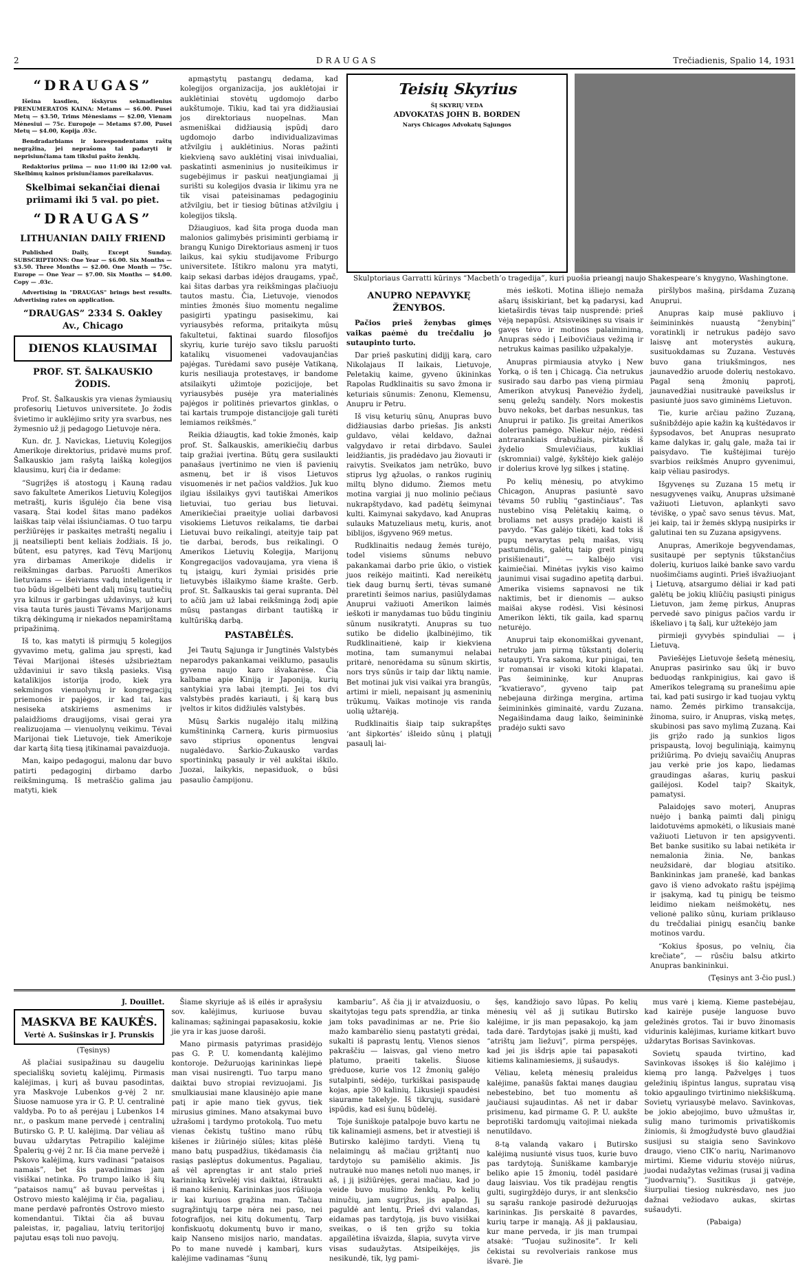2 D R A U G A S Trečiadienis, Spalio 14, 1931
“DRAUGAS”
Išeina kasdien, išskyrus sekmadienius PRENUMERATOS KAINA: Metams — $6.00. Pusei Metų — $3.50, Trims Mėnesiams — $2.00, Vienam Mėnesiui — 75c. Europoje — Metams $7.00, Pusei Metų — $4.00, Kopija .03c.
Bendradarbiams ir korespondentams raštų negrąžina, jei neprašoma tai padaryti ir neprisiunčiama tam tikslui pašto ženklų.
Redaktorius priima — nuo 11:00 iki 12:00 val. Skelbimų kainos prisiunčiamos pareikalavus.
Skelbimai sekančiai dienai priimami iki 5 val. po piet.
“DRAUGAS”
LITHUANIAN DAILY FRIEND
Published Daily, Except Sunday. SUBSCRIPTIONS: One Year — $6.00. Six Months — $3.50. Three Months — $2.00. One Month — 75c. Europe — One Year — $7.00. Six Months — $4.00. Copy — .03c.
Advertising in "DRAUGAS" brings best results. Advertising rates on application.
“DRAUGAS” 2334 S. Oakley Av., Chicago
DIENOS KLAUSIMAI
PROF. ST. ŠALKAUSKIO ŽODIS.
Prof. St. Šalkauskis yra vienas žymiausių profesorių Lietuvos universitete. Jo žodis švietimo ir auklėjimo srity yra svarbus, nes žymesnio už jį pedagogo Lietuvoje nėra.
Kun. dr. J. Navickas, Lietuvių Kolegijos Amerikoje direktorius, pridavė mums prof. Šalkauskio jam rašytą laišką kolegijos klausimu, kurį čia ir dedame:
“Sugrįžęs iš atostogų į Kauną radau savo fakultete Amerikos Lietuvių Kolegijos metraštį, kuris išgulėjo čia bene visą vasarą. Štai kodel šitas mano padėkos laiškas taip vėlai išsiunčiamas. O tuo tarpu peržiūrėjęs ir paskaitęs metraštį negaliu į jį neatsiliepti bent keliais žodžiais. Iš jo, būtent, esu patyręs, kad Tėvų Marijonų yra dirbamas Amerikoje didelis ir reikšmingas darbas. Paruošti Amerikos lietuviams — išeiviams vadų inteligentų ir tuo būdu išgelbėti bent dalį mūsų tautiečių yra kilnus ir garbingas uždavinys, už kurį visa tauta turės jausti Tėvams Marijonams tikrą dėkingumą ir niekados nepamirštamą pripažinimą.
Iš to, kas matyti iš pirmųjų 5 kolegijos gyvavimo metų, galima jau spręsti, kad Tėvai Marijonai ištesės užsibrieżtam uždaviniui ir savo tikslą pasieks. Visą katalikijos istorija įrodo, kiek yra sekmingos vienuolynų ir kongregacijų priemonės ir pajėgos, ir kad tai, kas nesiseka atskiriems asmenims ir palaidžioms draugijoms, visai gerai yra realizuojama — vienuolynų veikimu. Tėvai Marijonai tiek Lietuvoje, tiek Amerikoje dar kartą šitą tiesą įtikinamai pavaizduoja.
Man, kaipo pedagogui, malonu dar buvo patirti pedagoginį dirbamo darbo reikšmingumą. Iš metraščio galima jau matyti, kiek
apmąstytų pastangų dedama, kad kolegijos organizacija, jos auklėtojai ir auklėtiniai stovėtų ugdomojo darbo aukštumoje. Tikiu, kad tai yra didžiausiai jos direktoriaus nuopelnas. Man asmeniškai didžiausią įspūdį daro ugdomojo darbo individualizavimas atžvilgiu į auklėtinius. Noras pažinti kiekvieną savo auklėtinį visai inivdualiai, paskatinti asmeninius jo nusiteikimus ir sugebėjimus ir paskui neatjungiamai jį surišti su kolegijos dvasia ir likimu yra ne tik visai pateisinamas pedagoginiu atžvilgiu, bet ir tiesiog būtinas atžvilgiu į kolegijos tikslą.
Džiaugiuos, kad šita proga duoda man malonios galimybės prisiminti gerbiamą ir brangų Kunigo Direktoriaus asmenį ir tuos laikus, kai sykiu studijavome Friburgo universitete. Ištikro malonu yra matyti, kaip sekasi darbas idėjos draugams, ypač, kai šitas darbas yra reikšmingas plačiuoju tautos mastu. Čia, Lietuvoje, vienodos minties žmonės šiuo momentu negalime pasigirti ypatingu pasisekimu, kai vyriausybės reforma, pritaikyta mūsų fakultetui, faktinai suardo filosofijos skyrių, kurie turėjo savo tikslu paruošti katalikų visuomenei vadovaujančias pajėgas. Turėdami savo pusėje Vatikaną, kuris nesiliauja protestavęs, ir bandome atsilaikyti užimtoje pozicijoje, bet vyriausybės pusėje yra materialinės pajėgos ir politinės prievartos ginklas, o tai kartais trumpoje distancijoje gali turėti lemiamos reikšmės.”
Reikia džiaugtis, kad tokie žmonės, kaip prof. St. Šalkauskis, amerikiečių darbus taip gražiai įvertina. Būtų gera susilaukti panašaus įvertinimo ne vien iš pavienių asmenų, bet ir iš visos Lietuvos visuomenės ir net pačios valdžios. Juk kuo ilgiau išsilaikys gyvi tautiškai Amerikos lietuviai, tuo geriau bus lietuvai. Amerikiečiai praeityje uoliai darbavosi visokiems Lietuvos reikalams, tie darbai Lietuvai buvo reikalingi, ateityje taip pat tie darbai, berods, bus reikalingi. O Amerikos Lietuvių Kolegija, Marijonų Kongregacijos vadovaujama, yra viena iš tų įstaigų, kuri žymiai prisidės prie lietuvybės išlaikymo šiame krašte. Gerb. prof. St. Šalkauskis tai gerai supranta. Dėl to ačiū jam už labai reikšmingą žodį apie mūsų pastangas dirbant tautišką ir kultūrišką darbą.
PASTABĖLĖS.
Jei Tautų Sąjunga ir Jungtinės Valstybės neparodys pakankamai veiklumo, pasaulis gyvena naujo karo išvakarėse. Čia kalbame apie Kiniją ir Japoniją, kurių santykiai yra labai įtempti. Jei tos dvi valstybės pradės kariauti, į šį karą bus įveltos ir kitos didžiulės valstybės.
Mūsų Šarkis nugalėjo italų milžiną kumštininką Carnerą, kuris pirmuosius savo stiprius oponentus lengvai nugalėdavo. Šarkio-Žukausko vardas sportininkų pasauly ir vėl aukštai iškilo. Juozai, laikykis, nepasiduok, o būsi pasaulio čampijonu.
Teisių Skyrius
ŠĮ SKYRIŲ VEDA
ADVOKATAS JOHN B. BORDEN
Narys Chicagos Advokatų Sąjungos
Skulptoriaus Garratti kūrinys “Macbeth’o tragedija”, kuri puošia prieangį naujo Shakespeare’s knygyno, Washingtone.
ANUPRO NEPAVYKĘ ŽENYBOS.
Pačios prieš ženybas gimęs vaikas paėmė du trečdaliu jo sutaupinto turto.
Dar prieš paskutinį didįjį karą, caro Nikolajaus II laikais, Lietuvoje, Peletakių kaime, gyveno ūkininkas Rapolas Rudklinaitis su savo žmona ir keturiais sūnumis: Zenonu, Klemensu, Anupru ir Petru.
Iš visų keturių sūnų, Anupras buvo didžiausias darbo priešas. Jis anksti guldavo, vėlai keldavo, dažnai valgydavo ir retai dirbdavo. Saulei leidžiantis, jis pradėdavo jau žiovauti ir raivytis. Sveikatos jam netrūko, buvo stiprus lyg ąžuolas, o rankos ruginių miltų blyno didumo. Žiemos metu motina vargiai jį nuo molinio pečiaus nukrapštydavo, kad padėtų šeimynai kulti. Kaimynai sakydavo, kad Anupras sulauks Matuzeliaus metų, kuris, anot biblijos, išgyveno 969 metus.
Rudklinaitis nedaug žemės turėjo, todel visiems sūnums nebuvo pakankamai darbo prie ūkio, o vistiek juos reikėjo maitinti. Kad nereikėtų tiek daug burnų šerti, tėvas sumanė praretinti šeimos narius, pasiūlydamas Anuprui važiuoti Amerikon laimės ieškoti ir manydamas tuo būdu tinginiu sūnum nusikratyti. Anupras su tuo sutiko be didelio įkalbinėjimo, tik Rudklinaitienė, kaip ir kiekviena motina, tam sumanymui nelabai pritarė, nenorėdama su sūnum skirtis, nors trys sūnūs ir taip dar liktų namie. Bet motinai juk visi vaikai yra brangūs, artimi ir mieli, nepaisant jų asmeninių trūkumų. Vaikas motinoje vis randa uolią užtarėją.
Rudklinaitis šiaip taip sukrapštęs ‘ant šipkortės’ išleido sūnų į platųjį pasaulį lai-
mės ieškoti. Motina išliejo nemaža ašarų išsiskiriant, bet ką padarysi, kad kietaširdis tėvas taip nusprendė: prieš vėją nepapūsi. Atsisveikinęs su visais ir gavęs tėvo ir motinos palaiminimą, Anupras sėdo į Leibovičiaus vežimą ir netrukus kaimas pasiliko užpakalyje.
Anupras pirmiausia atvyko į New Yorką, o iš ten į Chicagą. Čia netrukus susirado sau darbo pas vieną pirmiau Amerikon atvykusį Panevėžio žydelį, senų geležų sandėly. Nors mokestis buvo nekoks, bet darbas nesunkus, tas Anuprui ir patiko. Jis greitai Amerikos dolerius pamėgo. Niekur nėjo, rėdėsi antrarankiais drabužiais, pirktais iš žydelio Smulevičiaus, kukliai (skromniai) valgė, šykštėjo kiek galėjo ir dolerius krovė lyg silkes į statinę.
Po kelių mėnesių, po atvykimo Chicagon, Anupras pasiuntė savo tėvams 50 rublių “gastinčiaus”. Tas nustebino visą Pelėtakių kaimą, o broliams net ausys pradėjo kaisti iš pavydo. “Kas galėjo tikėti, kad toks iš pupų nevarytas pelų maišas, visų pastumdėlis, galėtų taip greit pinigų prisišienauti”, — kalbėjo visi kaimiečiai. Minėtas įvykis viso kaimo jaunimui visai sugadino apetitą darbui. Amerika visiems sapnavosi ne tik naktimis, bet ir dienomis — aukso maišai akyse rodėsi. Visi kėsinosi Amerikon lėkti, tik gaila, kad sparnų neturėjo.
Anuprui taip ekonomiškai gyvenant, netruko jam pirmą tūkstantį dolerių sutaupyti. Yra sakoma, kur pinigai, ten ir romansai ir visoki kitoki klapatai. Pas šeimininkę, kur Anupras “kvatieravo”, gyveno taip pat nebejauna diržinga mergina, artima šeimininkės giminaitė, vardu Zuzana. Negaišindama daug laiko, šeimininkė pradėjo sukti savo
piršlybos mašiną, piršdama Zuzaną Anuprui.
Anupras kaip musė pakliuvo į šeimininkės nuaustą “ženybinį” voratinklį ir netrukus padėjo savo laisvę ant moterystės aukurą, susituokdamas su Zuzana. Vestuvės buvo gana triukšmingos, nes jaunavedžio aruode dolerių nestokavo. Pagal seną žmonių paprotį, jaunavedžiai nusitraukė paveikslus ir pasiuntė juos savo giminėms Lietuvon.
Tie, kurie arčiau pažino Zuzaną, sušnibždėjo apie kažin ką kuštėdavos ir šypsodavos, bet Anupras nesuprato kame dalykas ir, galų gale, maža tai ir paisydavo. Tie kuštėjimai turėjo svarbios reikšmės Anupro gyvenimui, kaip vėliau pasirodys.
Išgyvenęs su Zuzana 15 metų ir nesugyvenęs vaikų, Anupras užsimanė važiuoti Lietuvon, aplankyti savo tėviškę, o ypač savo senus tėvus. Mat, jei kaip, tai ir žemės sklypą nusipirks ir galutinai ten su Zuzana apsigyvens.
Anupras, Amerikoje begyvendamas, susitaupė per septynis tūkstančius dolerių, kuriuos laikė banke savo vardu nuošimčiams auginti. Prieš išvažiuojant į Lietuvą, atsargumo dėliai ir kad pati galėtų be jokių kliūčių pasiųsti pinigus Lietuvon, jam žemę pirkus, Anupras pervedė savo pinigus pačios vardu ir iškeliavo į tą šalį, kur užtekėjo jam
pirmieji gyvybės spinduliai — į Lietuvą.
Paviešėjęs Lietuvoje šešetą mėnesių, Anupras pasirinko sau ūkį ir buvo beduodąs rankpinigius, kai gavo iš Amerikos telegramą su pranešimu apie tai, kad pati susirgo ir kad tuojau vyktų namo. Žemės pirkimo transakcija, žinoma, suiro, ir Anupras, viską metęs, skubinosi pas savo mylimą Zuzaną. Kai jis grįžo rado ją sunkios ligos prispaustą, lovoj beguliniąją, kaimynų prižiūrimą. Po dviejų savaičių Anupras jau verkė prie jos kapo, liedamas graudingas ašaras, kurių paskui gailėjosi. Kodel taip? Skaityk, pamatysi.
Palaidojęs savo moterį, Anupras nuėjo į banką paimti dalį pinigų laidotuvėms apmokėti, o likusiais manė važiuoti Lietuvon ir ten apsigyventi. Bet banke susitiko su labai netikėta ir nemalonia žinia. Ne, bankas neužsidarė, dar blogiau atsitiko. Bankininkas jam pranešė, kad bankas gavo iš vieno advokato raštu įspėjimą ir įsakymą, kad tų pinigų be teismo leidimo niekam neišmokėtų, nes velionė paliko sūnų, kuriam priklauso du trečdaliai pinigų esančių banke motinos vardu.
“Kokius šposus, po velnių, čia krečiate”, — rūsčiu balsu atkirto Anupras bankininkui.
(Tęsinys ant 3-čio pusl.)
J. Douillet.
MASKVA BE KAUKĖS.
Vertė A. Sušinskas ir J. Prunskis
(Tęsinys)
Aš plačiai susipažinau su daugeliu speciališkų sovietų kalėjimų. Pirmasis kalėjimas, į kurį aš buvau pasodintas, yra Maskvoje Lubenkos g-vėj 2 nr. Šiuose namuose yra ir G. P. U. centralinė valdyba. Po to aš perėjau į Lubenkos 14 nr., o paskum mane pervedė į centralinį Butirsko G. P. U. kalėjimą. Dar vėliau aš buvau uždarytas Petrapilio kalėjime Špalerių g-vėj 2 nr. Iš čia mane pervežė į Pskovo kalėjimą, kurs vadinasi “pataisos namais”, bet šis pavadinimas jam visiškai netinka. Po trumpo laiko iš šių “pataisos namų” aš buvau perveštas į Ostrovo miesto kalėjimą ir čia, pagaliau, mane perdavė pafrontės Ostrovo miesto komendantui. Tiktai čia aš buvau paleistas, ir, pagaliau, latvių teritorijoj pajutau esąs toli nuo pavojų.
Šiame skyriuje aš iš eilės ir aprašysiu sov. kalėjimus, kuriuose buvau kalinamas; sąžiningai papasakosiu, kokie jie yra ir kas juose daroši.
Mano pirmasis patyrimas prasidėjo pas G. P. U. komendantą kalėjimo kontoroje. Dežuruojąs karininkas liepė man visai nusirengti. Tuo tarpu mano daiktai buvo stropiai revizuojami. Jis smulkiausiai mane klausinėjo apie mane patį ir apie mano tiek gyvus, tiek mirusius gimines. Mano atsakymai buvo užrašomi į tardymo protokolą. Tuo metu vienas čekistų tuštino mano rūbų kišenes ir žiūrinėjo siūles; kitas plėšė mano batų puspadžius, tikėdamasis čia rasiąs paslėptus dokumentus. Pagaliau, aš vėl aprengtas ir ant stalo prieš karininką krūvelėj visi daiktai, ištraukti iš mano kišenių. Karininkas juos rūšiuoja ir kai kuriuos grąžina man. Tačiau sugrąžintųjų tarpe nėra nei paso, nei fotografijos, nei kitų dokumentų. Tarp konfiskuotų dokumentų buvo ir mano, kaip Nanseno misijos nario, mandatas. Po to mane nuvedė į kambarį, kurs kalėjime vadinamas “šunų
kambariu”. Aš čia jį ir atvaizduosiu, o skaitytojas tegu pats sprendžia, ar tinka jam toks pavadinimas ar ne. Prie šio mažo kambarėlio sienų pastatyti grėdai, sukalti iš paprastų lentų. Vienos sienos pakraščiu — laisvas, gal vieno metro platumo, praeiti takelis. Šiuose grėduose, kurie vos 12 žmonių galėjo sutalpinti, sėdėjo, turkiškai pasispaudę kojas, apie 30 kalinių. Likusieji spaudėsi siaurame takelyje. Iš tikrųjų, susidarė įspūdis, kad esi šunų būdelėj.
Toje šuniškoje patalpoje buvo kartu ne tik kalinamieji asmens, bet ir atvestieji iš Butirsko kalėjimo tardyti. Vieną tų nelaimingų aš mačiau grįžtantį nuo tardytojo su pamišėlio akimis. Jis nutraukė nuo manęs netoli nuo manęs, ir aš, į jį įsižiūrėjęs, gerai mačiau, kad jo veide buvo mušimo ženklų. Po kelių minučių, jam sugrįžus, jis apalpo. Jį paguldė ant lentų. Prieš dvi valandas, eidamas pas tardytoją, jis buvo visiškai sveikas, o iš ten grįžo su tokia apgailėtina išvaizda, šlapia, suvyta virve visas sudaužytas. Atsipeikėjęs, jis nesikundė, tik, lyg pami-
šęs, kandžiojo savo lūpas. Po kelių mėnesių vėl aš jį sutikau Butirsko kalėjime, ir jis man pepasakojo, ką jam tada darė. Tardytojas įsakė jį mušti, kad “atrištų jam liežuvį”, pirma perspėjęs, kad jei jis išdrįs apie tai papasakoti kitiems kalinamiesiems, jį sušaudys.
Vėliau, keletą mėnesių praleidus kalėjime, panašūs faktai manęs daugiau nebestebino, bet tuo momentu aš jaučiausi sujaudintas. Aš net ir dabar prisimenu, kad pirmame G. P. U. aukšte beprotiški tardomųjų vaitojimai niekada nenutildavo.
8-tą valandą vakaro į Butirsko kalėjimą nusiuntė visus tuos, kurie buvo pas tardytoją. Šuniškame kambaryje beliko apie 15 žmonių, todėl pasidarė daug laisviau. Vos tik pradėjau rengtis gulti, sugirgždėjo durys, ir ant slenksčio su sąrašu rankoje pasirodė dežuruojąs karininkas. Jis perskaitė 8 pavardes, kurių tarpe ir manąją. Aš jį paklausiau, kur mane perveda, ir jis man trumpai atsakė: “Tuojau sužinosite”. Ir keli čekistai su revolveriais rankose mus išvarė. Jie
mus varė į kiemą. Kieme pastebėjau, kad kairėje pusėje languose buvo geležinės grotos. Tai ir buvo žinomasis vidurinis kalėjimas, kuriame kitkart buvo uždarytas Borisas Savinkovas.
Sovietų spauda tvirtino, kad Savinkovas išsokęs iš šio kalėjimo į kiemą pro langą. Pažvelgęs į tuos geležinių išpintus langus, supratau visą tokio apgaulingo tvirtinimo niekšiškumą. Sovietų vyriausybė melavo. Savinkovas, be jokio abejojimo, buvo užmuštas ir, sulig mano turimomis privatiškomis žiniomis, ši žmogžudystė buvo glaudžiai susijusi su staigia seno Savinkovo draugo, vieno CIK’o narių, Narimanovo mirtimi. Kieme viduriu stovėjo niūrus, juodai nudažytas vežimas (rusai jį vadina “juodvarnių”). Susitikus ji gatvėje, šiurpuliai tiesiog nukrėsdavo, nes juo dažnai vežiodavo aukas, skirtas sušaudyti.
(Pabaiga)